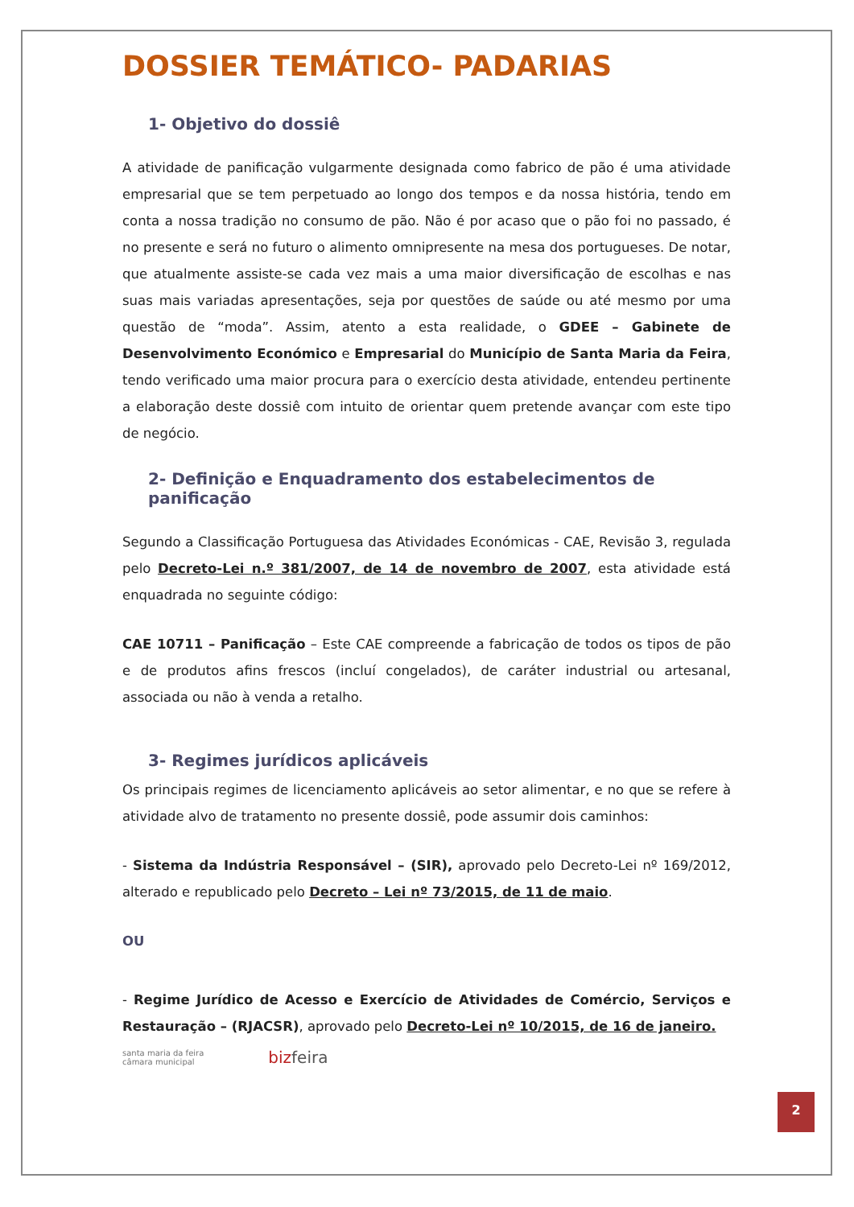DOSSIER TEMÁTICO- PADARIAS
1- Objetivo do dossiê
A atividade de panificação vulgarmente designada como fabrico de pão é uma atividade empresarial que se tem perpetuado ao longo dos tempos e da nossa história, tendo em conta a nossa tradição no consumo de pão. Não é por acaso que o pão foi no passado, é no presente e será no futuro o alimento omnipresente na mesa dos portugueses. De notar, que atualmente assiste-se cada vez mais a uma maior diversificação de escolhas e nas suas mais variadas apresentações, seja por questões de saúde ou até mesmo por uma questão de “moda”. Assim, atento a esta realidade, o GDEE – Gabinete de Desenvolvimento Económico e Empresarial do Município de Santa Maria da Feira, tendo verificado uma maior procura para o exercício desta atividade, entendeu pertinente a elaboração deste dossiê com intuito de orientar quem pretende avançar com este tipo de negócio.
2- Definição e Enquadramento dos estabelecimentos de panificação
Segundo a Classificação Portuguesa das Atividades Económicas - CAE, Revisão 3, regulada pelo Decreto-Lei n.º 381/2007, de 14 de novembro de 2007, esta atividade está enquadrada no seguinte código:
CAE 10711 – Panificação – Este CAE compreende a fabricação de todos os tipos de pão e de produtos afins frescos (incluí congelados), de caráter industrial ou artesanal, associada ou não à venda a retalho.
3- Regimes jurídicos aplicáveis
Os principais regimes de licenciamento aplicáveis ao setor alimentar, e no que se refere à atividade alvo de tratamento no presente dossiê, pode assumir dois caminhos:
- Sistema da Indústria Responsável – (SIR), aprovado pelo Decreto-Lei nº 169/2012, alterado e republicado pelo Decreto – Lei nº 73/2015, de 11 de maio.
OU
- Regime Jurídico de Acesso e Exercício de Atividades de Comércio, Serviços e Restauração – (RJACSR), aprovado pelo Decreto-Lei nº 10/2015, de 16 de janeiro.
santa maria da feira
câmara municipal
bizfeira
2